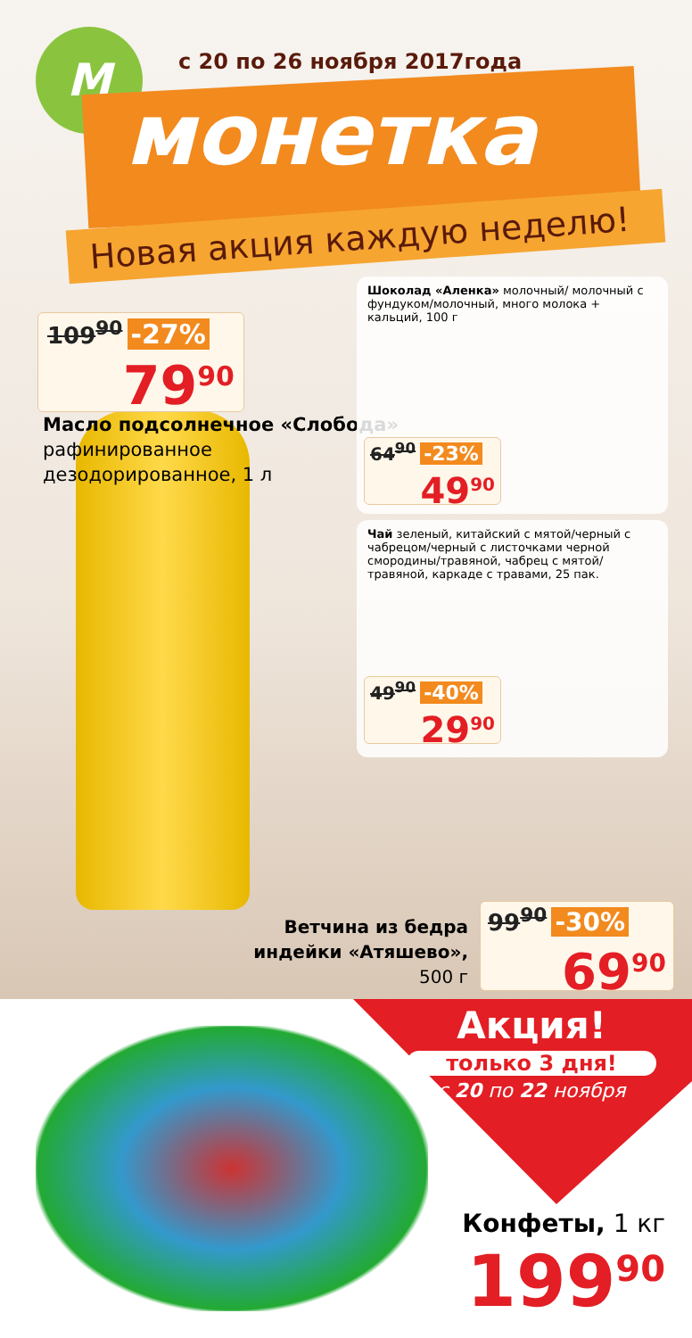M с 20 по 26 ноября 2017года
монетка
Новая акция каждую неделю!
109<sup>90</sup> -27%
79<sup>90</sup>
Масло подсолнечное «Слобода»
рафинированное
дезодорированное, 1 л
Шоколад «Аленка» молочный/ молочный с фундуком/молочный, много молока + кальций, 100 г
64<sup>90</sup> -23%
49<sup>90</sup>
Чай зеленый, китайский с мятой/черный с чабрецом/черный с листочками черной смородины/травяной, чабрец с мятой/ травяной, каркаде с травами, 25 пак.
49<sup>90</sup> -40%
29<sup>90</sup>
Ветчина из бедра индейки «Атяшево»,
500 г
99<sup>90</sup> -30%
69<sup>90</sup>
Акция!
только 3 дня!
с 20 по 22 ноября
Конфеты, 1 кг
199<sup>90</sup>